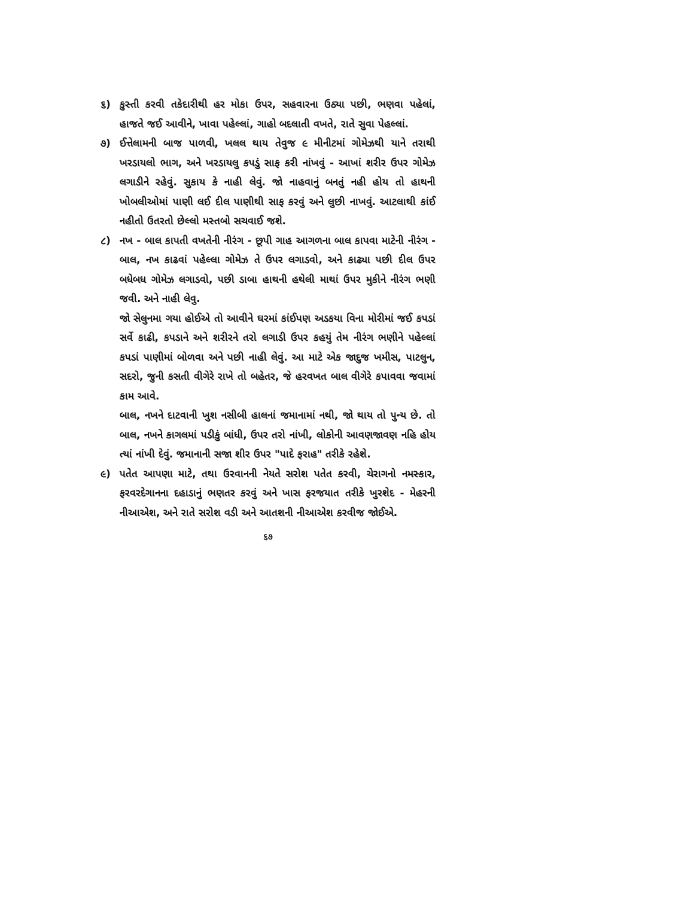૬) કુસ્તી કરવી તકેદારીથી હર મોકા ઉપર, સહવારના ઉઠ્યા પછી, ભણવા પહેલાં, હાજતે જઈ આવીને, ખાવા પહેલ્લાં, ગાહો બદલાતી વખતે, રાતે સુવા પેહલ્લાં.
૭) ઈત્તેલામની બાજ પાળવી, ખલલ થાય તેવુજ ૯ મીનીટમાં ગોમેઝથી યાને તરાથી ખરડાયલો ભાગ, અને ખરડાયલુ કપડું સાફ કરી નાંખવું - આખાં શરીર ઉપર ગોમેઝ લગાડીને રહેવું. સુકાય કે નાહી લેવું. જો નાહવાનું બનતું નહી હોય તો હાથની ખોબલીઓમાં પાણી લઈ દીલ પાણીથી સાફ કરવું અને લુછી નાખવું. આટલાથી કાંઈ નહીતો ઉતરતો છેલ્લો મસ્તબો સચવાઈ જશે.
૮) નખ - બાલ કાપતી વખતેની નીરંગ - છૂપી ગાહ આગળના બાલ કાપવા માટેની નીરંગ - બાલ, નખ કાઢવાં પહેલ્લા ગોમેઝ તે ઉપર લગાડવો, અને કાઢ્યા પછી દીલ ઉપર બધેબધ ગોમેઝ લગાડવો, પછી ડાબા હાથની હથેલી માથાં ઉપર મુકીને નીરંગ ભણી જવી. અને નાહી લેવુ.
જો સેલુનમા ગયા હોઈએ તો આવીને ઘરમાં કાંઈપણ અડકયા વિના મોરીમાં જઈ કપડાં સર્વે કાઢી, કપડાને અને શરીરને તરો લગાડી ઉપર કહયું તેમ નીરંગ ભણીને પહેલ્લાં કપડાં પાણીમાં બોળવા અને પછી નાહી લેવું. આ માટે એક જાદુજ ખમીસ, પાટલુન, સદરો, જુની કસતી વીગેરે રાખે તો બહેતર, જે હરવખત બાલ વીગેરે કપાવવા જવામાં કામ આવે.
બાલ, નખને દાટવાની ખુશ નસીબી હાલનાં જમાનામાં નથી, જો થાય તો પુન્ય છે. તો બાલ, નખને કાગલમાં પડીકું બાંધી, ઉપર તરો નાંખી, લોકોની આવણજાવણ નહિ હોય ત્યાં નાંખી દેવું. જમાનાની સજા શીર ઉપર "પાદે ફરાહ" તરીકે રહેશે.
૯) પતેત આપણા માટે, તથા ઉરવાનની નેયતે સરોશ પતેત કરવી, ચેરાગનો નમસ્કાર, ફરવરદેગાનના દહાડાનું ભણતર કરવું અને ખાસ ફરજયાત તરીકે ખુરશેદ - મેહરની નીઆએશ, અને રાતે સરોશ વડી અને આતશની નીઆએશ કરવીજ જોઈએ.
૬૭